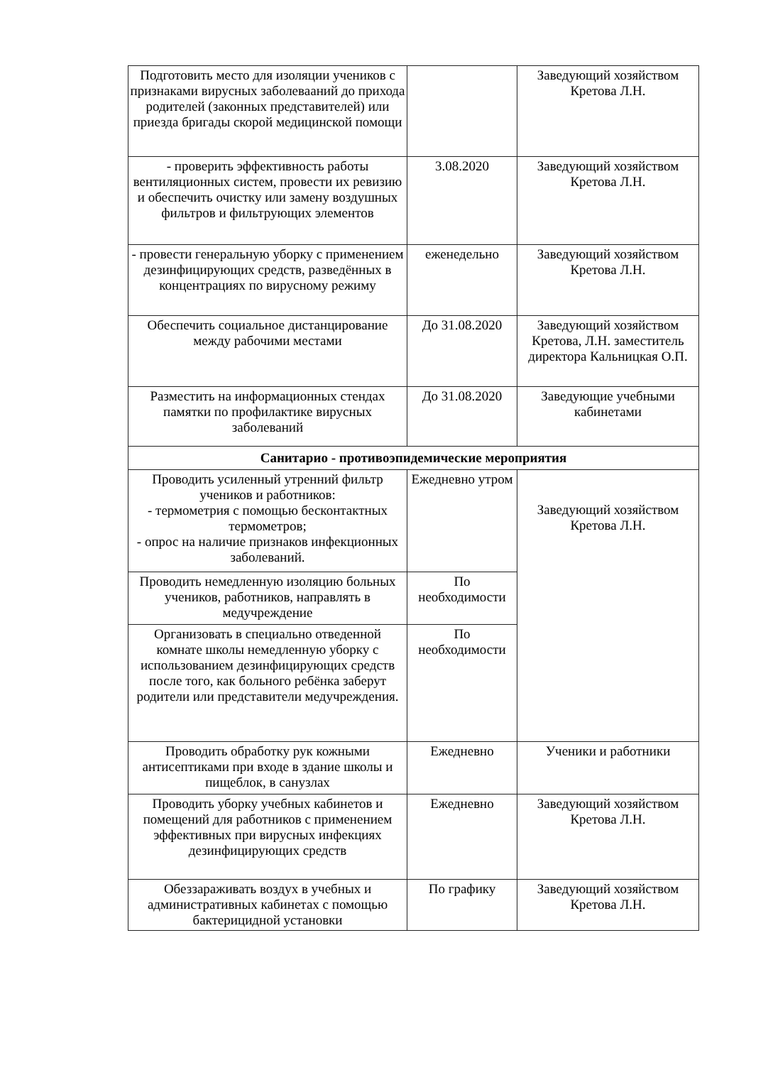| Подготовить место для изоляции учеников с признаками вирусных заболевааний до прихода родителей (законных представителей) или приезда бригады скорой медицинской помощи | | Заведующий хозяйством Кретова Л.Н. |
| - проверить эффективность работы вентиляционных систем, провести их ревизию и обеспечить очистку или замену воздушных фильтров и фильтрующих элементов | 3.08.2020 | Заведующий хозяйством Кретова Л.Н. |
| - провести генеральную уборку с применением дезинфицирующих средств, разведённых в концентрациях по вирусному режиму | еженедельно | Заведующий хозяйством Кретова Л.Н. |
| Обеспечить социальное дистанцирование между рабочими местами | До 31.08.2020 | Заведующий хозяйством Кретова, Л.Н. заместитель директора Кальницкая О.П. |
| Разместить на информационных стендах памятки по профилактике вирусных заболеваний | До 31.08.2020 | Заведующие учебными кабинетами |
| Санитарио - противоэпидемические мероприятия | | |
| Проводить усиленный утренний фильтр учеников и работников: - термометрия с помощью бесконтактных термометров; - опрос на наличие признаков инфекционных заболеваний. | Ежедневно утром | Заведующий хозяйством Кретова Л.Н. |
| Проводить немедленную изоляцию больных учеников, работников, направлять в медучреждение | По необходимости | |
| Организовать в специально отведенной комнате школы немедленную уборку с использованием дезинфицирующих средств после того, как больного ребёнка заберут родители или представители медучреждения. | По необходимости | |
| Проводить обработку рук кожными антисептиками при входе в здание школы и пищеблок, в санузлах | Ежедневно | Ученики и работники |
| Проводить уборку учебных кабинетов и помещений для работников с применением эффективных при вирусных инфекциях дезинфицирующих средств | Ежедневно | Заведующий хозяйством Кретова Л.Н. |
| Обеззараживать воздух в учебных и административных кабинетах с помощью бактерицидной установки | По графику | Заведующий хозяйством Кретова Л.Н. |